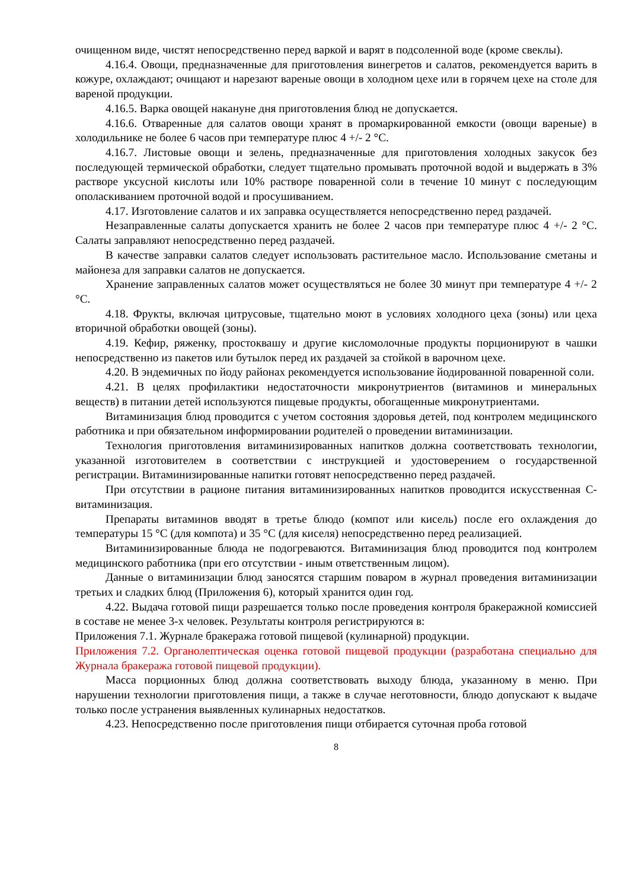очищенном виде, чистят непосредственно перед варкой и варят в подсоленной воде (кроме свеклы).
4.16.4. Овощи, предназначенные для приготовления винегретов и салатов, рекомендуется варить в кожуре, охлаждают; очищают и нарезают вареные овощи в холодном цехе или в горячем цехе на столе для вареной продукции.
4.16.5. Варка овощей накануне дня приготовления блюд не допускается.
4.16.6. Отваренные для салатов овощи хранят в промаркированной емкости (овощи вареные) в холодильнике не более 6 часов при температуре плюс 4 +/- 2 °C.
4.16.7. Листовые овощи и зелень, предназначенные для приготовления холодных закусок без последующей термической обработки, следует тщательно промывать проточной водой и выдержать в 3% растворе уксусной кислоты или 10% растворе поваренной соли в течение 10 минут с последующим ополаскиванием проточной водой и просушиванием.
4.17. Изготовление салатов и их заправка осуществляется непосредственно перед раздачей.
Незаправленные салаты допускается хранить не более 2 часов при температуре плюс 4 +/- 2 °C. Салаты заправляют непосредственно перед раздачей.
В качестве заправки салатов следует использовать растительное масло. Использование сметаны и майонеза для заправки салатов не допускается.
Хранение заправленных салатов может осуществляться не более 30 минут при температуре 4 +/- 2 °C.
4.18. Фрукты, включая цитрусовые, тщательно моют в условиях холодного цеха (зоны) или цеха вторичной обработки овощей (зоны).
4.19. Кефир, ряженку, простоквашу и другие кисломолочные продукты порционируют в чашки непосредственно из пакетов или бутылок перед их раздачей за стойкой в варочном цехе.
4.20. В эндемичных по йоду районах рекомендуется использование йодированной поваренной соли.
4.21. В целях профилактики недостаточности микронутриентов (витаминов и минеральных веществ) в питании детей используются пищевые продукты, обогащенные микронутриентами.
Витаминизация блюд проводится с учетом состояния здоровья детей, под контролем медицинского работника и при обязательном информировании родителей о проведении витаминизации.
Технология приготовления витаминизированных напитков должна соответствовать технологии, указанной изготовителем в соответствии с инструкцией и удостоверением о государственной регистрации. Витаминизированные напитки готовят непосредственно перед раздачей.
При отсутствии в рационе питания витаминизированных напитков проводится искусственная С-витаминизация.
Препараты витаминов вводят в третье блюдо (компот или кисель) после его охлаждения до температуры 15 °C (для компота) и 35 °C (для киселя) непосредственно перед реализацией.
Витаминизированные блюда не подогреваются. Витаминизация блюд проводится под контролем медицинского работника (при его отсутствии - иным ответственным лицом).
Данные о витаминизации блюд заносятся старшим поваром в журнал проведения витаминизации третьих и сладких блюд (Приложения 6), который хранится один год.
4.22. Выдача готовой пищи разрешается только после проведения контроля бракеражной комиссией в составе не менее 3-х человек. Результаты контроля регистрируются в:
Приложения 7.1. Журнале бракеража готовой пищевой (кулинарной) продукции.
Приложения 7.2. Органолептическая оценка готовой пищевой продукции (разработана специально для Журнала бракеража готовой пищевой продукции).
Масса порционных блюд должна соответствовать выходу блюда, указанному в меню. При нарушении технологии приготовления пищи, а также в случае неготовности, блюдо допускают к выдаче только после устранения выявленных кулинарных недостатков.
4.23. Непосредственно после приготовления пищи отбирается суточная проба готовой
8